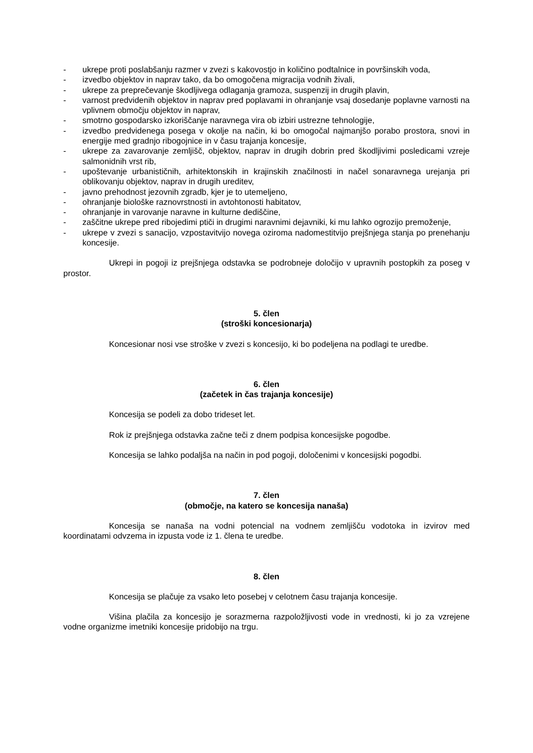- ukrepe proti poslabšanju razmer v zvezi s kakovostjo in količino podtalnice in površinskih voda,
- izvedbo objektov in naprav tako, da bo omogočena migracija vodnih živali,
- ukrepe za preprečevanje škodljivega odlaganja gramoza, suspenzij in drugih plavin,
- varnost predvidenih objektov in naprav pred poplavami in ohranjanje vsaj dosedanje poplavne varnosti na vplivnem območju objektov in naprav,
- smotrno gospodarsko izkoriščanje naravnega vira ob izbiri ustrezne tehnologije,
- izvedbo predvidenega posega v okolje na način, ki bo omogočal najmanjšo porabo prostora, snovi in energije med gradnjo ribogojnice in v času trajanja koncesije,
- ukrepe za zavarovanje zemljišč, objektov, naprav in drugih dobrin pred škodljivimi posledicami vzreje salmonidnih vrst rib,
- upoštevanje urbanističnih, arhitektonskih in krajinskih značilnosti in načel sonaravnega urejanja pri oblikovanju objektov, naprav in drugih ureditev,
- javno prehodnost jezovnih zgradb, kjer je to utemeljeno,
- ohranjanje biološke raznovrstnosti in avtohtonosti habitatov,
- ohranjanje in varovanje naravne in kulturne dediščine,
- zaščitne ukrepe pred ribojedimi ptiči in drugimi naravnimi dejavniki, ki mu lahko ogrozijo premoženje,
- ukrepe v zvezi s sanacijo, vzpostavitvijo novega oziroma nadomestitvijo prejšnjega stanja po prenehanju koncesije.
Ukrepi in pogoji iz prejšnjega odstavka se podrobneje določijo v upravnih postopkih za poseg v prostor.
5. člen
(stroški koncesionarja)
Koncesionar nosi vse stroške v zvezi s koncesijo, ki bo podeljena na podlagi te uredbe.
6. člen
(začetek in čas trajanja koncesije)
Koncesija se podeli za dobo trideset let.
Rok iz prejšnjega odstavka začne teči z dnem podpisa koncesijske pogodbe.
Koncesija se lahko podaljša na način in pod pogoji, določenimi v koncesijski pogodbi.
7. člen
(območje, na katero se koncesija nanaša)
Koncesija se nanaša na vodni potencial na vodnem zemljišču vodotoka in izvirov med koordinatami odvzema in izpusta vode iz 1. člena te uredbe.
8. člen
Koncesija se plačuje za vsako leto posebej v celotnem času trajanja koncesije.
Višina plačila za koncesijo je sorazmerna razpoložljivosti vode in vrednosti, ki jo za vzrejene vodne organizme imetniki koncesije pridobijo na trgu.